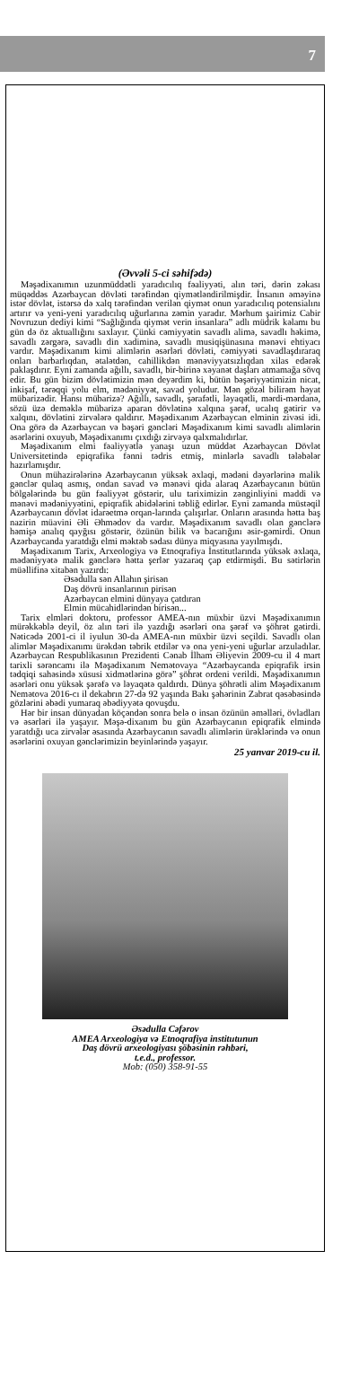7
(Əvvəli 5-ci səhifədə)
Məşədixanımın uzunmüddətli yaradıcılıq fəaliyyəti, alın təri, dərin zəkası müqəddəs Azərbaycan dövləti tərəfindən qiymətləndirilmişdir. İnsanın əməyinə istər dövlət, istərsə də xalq tərəfindən verilən qiymət onun yaradıcılıq potensialını artırır və yeni-yeni yaradıcılıq uğurlarına zəmin yaradır. Mərhum şairimiz Cabir Novruzun dediyi kimi “Sağlığında qiymət verin insanlara” adlı müdrik kəlamı bu gün də öz aktuallığını saxlayır. Çünki cəmiyyətin savadlı alimə, savadlı həkimə, savadlı zərgərə, savadlı din xadiminə, savadlı musiqişünasına mənəvi ehtiyacı vardır. Məşədixanım kimi alimlərin əsərləri dövləti, cəmiyyəti savadlaşdıraraq onları barbarlıqdan, ətalətdən, cahillikdən mənəviyyatsızlıqdan xilas edərək paklaşdırır. Eyni zamanda ağıllı, savadlı, bir-birinə xəyanət daşları atmamağa sövq edir. Bu gün bizim dövlətimizin mən deyərdim ki, bütün bəşəriyyətimizin nicat, inkişaf, tərəqqi yolu elm, mədəniyyət, savad yoludur. Mən gözəl bilirəm həyat mübarizədir. Hansı mübarizə? Ağıllı, savadlı, şərafətli, ləyaqətli, mərdi-mərdanə, sözü üzə deməklə mübarizə aparan dövlətinə xalqına şərəf, ucalıq gətirir və xalqını, dövlətini zirvələrə qaldırır. Məşədixanım Azərbaycan elminin zivəsi idi. Ona görə də Azərbaycan və bəşəri gəncləri Məşədixanım kimi savadlı alimlərin əsərlərini oxuyub, Məşədixanımı çıxdığı zirvəyə qalxmalıdırlar.
Məşədixanım elmi fəaliyyətlə yanaşı uzun müddət Azərbaycan Dövlət Universitetində epiqrafika fənni tədris etmiş, minlərlə savadlı tələbələr hazırlamışdır.
Onun mühazirələrinə Azərbaycanın yüksək əxlaqi, mədəni dəyərlərinə malik gənclər qulaq asmış, ondan savad və mənəvi qida alaraq Azərbaycanın bütün bölgələrində bu gün fəaliyyət göstərir, ulu tariximizin zənginliyini maddi və mənəvi mədəniyyətini, epiqrafik abidələrini təbliğ edirlər. Eyni zamanda müstəqil Azərbaycanın dövlət idarəetmə orqan-larında çalışırlar. Onların arasında hətta baş nazirin müavini Əli Əhmədov da vardır. Məşədixanım savadlı olan gənclərə həmişə analıq qayğısı göstərir, özünün bilik və bacarığını əsir-gəmirdi. Onun Azərbaycanda yaratdığı elmi məktəb sədası dünya miqyasına yayılmışdı.
Məşədixanım Tarix, Arxeologiya və Etnoqrafiya İnstitutlarında yüksək əxlaqa, mədəniyyətə malik gənclərə hətta şerlər yazaraq çap etdirmişdi. Bu sətirlərin müəllifinə xitabən yazırdı:
Əsədulla sən Allahın şirisən
Daş dövrü insanlarının pirisən
Azərbaycan elmini dünyaya çatdıran
Elmin mücahidlərindən birisən...
Tarix elmləri doktoru, professor AMEA-nın müxbir üzvi Məşədixanımın mürəkkəblə deyil, öz alın təri ilə yazdığı əsərləri ona şərəf və şöhrət gətirdi. Nəticədə 2001-ci il iyulun 30-da AMEA-nın müxbir üzvi seçildi. Savadlı olan alimlər Məşədixanımı ürəkdən təbrik etdilər və ona yeni-yeni uğurlar arzuladılar. Azərbaycan Respublikasının Prezidenti Cənab İlham Əliyevin 2009-cu il 4 mart tarixli sərəncamı ilə Məşədixanım Nemətovaya “Azərbaycanda epiqrafik irsin tədqiqi sahəsində xüsusi xidmətlərinə görə” şöhrət ordeni verildi. Məşədixanımın əsərləri onu yüksək şərəfə və ləyaqətə qaldırdı. Dünya şöhrətli alim Məşədixanım Nemətova 2016-cı il dekabrın 27-də 92 yaşında Bakı şəhərinin Zabrat qəsəbəsində gözlərini əbədi yumaraq əbədiyyətə qovuşdu.
Hər bir insan dünyadan köçəndən sonra belə o insan özünün əməlləri, övladları və əsərləri ilə yaşayır. Məşə-dixanım bu gün Azərbaycanın epiqrafik elmində yaratdığı uca zirvələr əsasında Azərbaycanın savadlı alimlərin ürəklərində və onun əsərlərini oxuyan gənclərimizin beyinlərində yaşayır.
25 yanvar 2019-cu il.
Əsədulla Cəfərov
AMEA Arxeologiya və Etnoqrafiya institutunun
Daş dövrü arxeologiyası şöbəsinin rəhbəri,
t.e.d., professor.
Mob: (050) 358-91-55